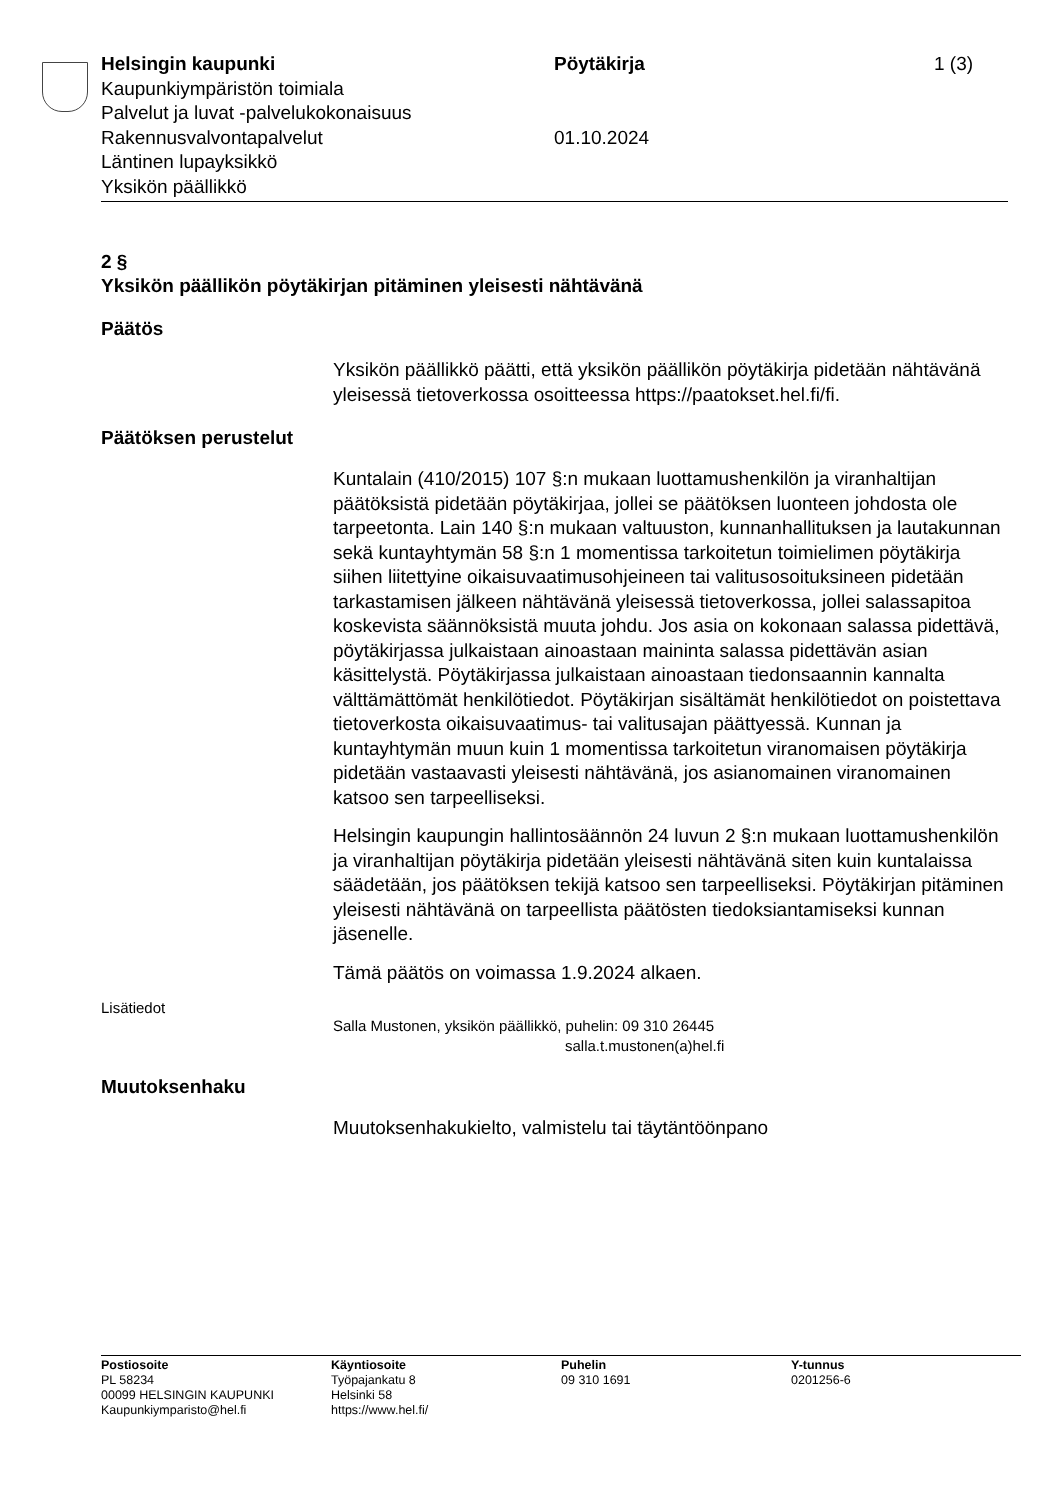Helsingin kaupunki Pöytäkirja 1 (3)
Kaupunkiympäristön toimiala
Palvelut ja luvat -palvelukokonaisuus
Rakennusvalvontapalvelut 01.10.2024
Läntinen lupayksikkö
Yksikön päällikkö
2 §
Yksikön päällikön pöytäkirjan pitäminen yleisesti nähtävänä
Päätös
Yksikön päällikkö päätti, että yksikön päällikön pöytäkirja pidetään nähtävänä yleisessä tietoverkossa osoitteessa https://paatokset.hel.fi/fi.
Päätöksen perustelut
Kuntalain (410/2015) 107 §:n mukaan luottamushenkilön ja viranhaltijan päätöksistä pidetään pöytäkirjaa, jollei se päätöksen luonteen johdosta ole tarpeetonta. Lain 140 §:n mukaan valtuuston, kunnanhallituksen ja lautakunnan sekä kuntayhtymän 58 §:n 1 momentissa tarkoitetun toimielimen pöytäkirja siihen liitettyine oikaisuvaatimusohjeineen tai valitusosoituksineen pidetään tarkastamisen jälkeen nähtävänä yleisessä tietoverkossa, jollei salassapitoa koskevista säännöksistä muuta johdu. Jos asia on kokonaan salassa pidettävä, pöytäkirjassa julkaistaan ainoastaan maininta salassa pidettävän asian käsittelystä. Pöytäkirjassa julkaistaan ainoastaan tiedonsaannin kannalta välttämättömät henkilötiedot. Pöytäkirjan sisältämät henkilötiedot on poistettava tietoverkosta oikaisuvaatimus- tai valitusajan päättyessä. Kunnan ja kuntayhtymän muun kuin 1 momentissa tarkoitetun viranomaisen pöytäkirja pidetään vastaavasti yleisesti nähtävänä, jos asianomainen viranomainen katsoo sen tarpeelliseksi.
Helsingin kaupungin hallintosäännön 24 luvun 2 §:n mukaan luottamushenkilön ja viranhaltijan pöytäkirja pidetään yleisesti nähtävänä siten kuin kuntalaissa säädetään, jos päätöksen tekijä katsoo sen tarpeelliseksi. Pöytäkirjan pitäminen yleisesti nähtävänä on tarpeellista päätösten tiedoksiantamiseksi kunnan jäsenelle.
Tämä päätös on voimassa 1.9.2024 alkaen.
Lisätiedot
Salla Mustonen, yksikön päällikkö, puhelin: 09 310 26445
salla.t.mustonen(a)hel.fi
Muutoksenhaku
Muutoksenhakukielto, valmistelu tai täytäntöönpano
Postiosoite
PL 58234
00099 HELSINGIN KAUPUNKI
Kaupunkiymparisto@hel.fi
Käyntiosoite
Työpajankatu 8
Helsinki 58
https://www.hel.fi/
Puhelin
09 310 1691
Y-tunnus
0201256-6